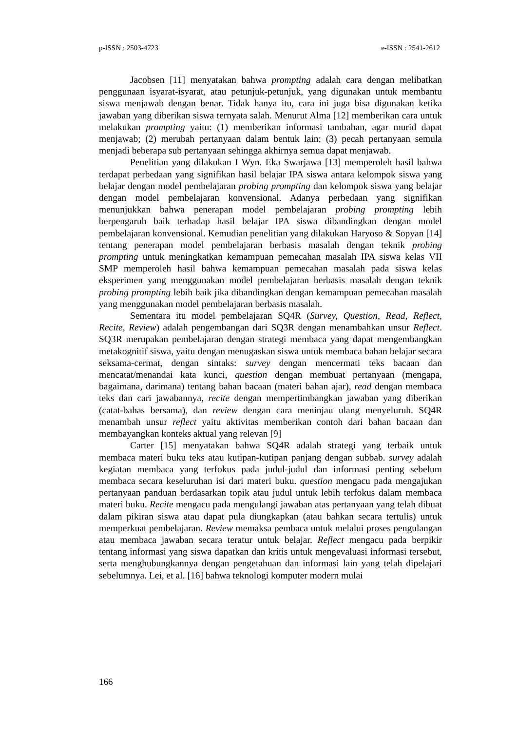p-ISSN : 2503-4723 e-ISSN : 2541-2612
Jacobsen [11] menyatakan bahwa prompting adalah cara dengan melibatkan penggunaan isyarat-isyarat, atau petunjuk-petunjuk, yang digunakan untuk membantu siswa menjawab dengan benar. Tidak hanya itu, cara ini juga bisa digunakan ketika jawaban yang diberikan siswa ternyata salah. Menurut Alma [12] memberikan cara untuk melakukan prompting yaitu: (1) memberikan informasi tambahan, agar murid dapat menjawab; (2) merubah pertanyaan dalam bentuk lain; (3) pecah pertanyaan semula menjadi beberapa sub pertanyaan sehingga akhirnya semua dapat menjawab.
Penelitian yang dilakukan I Wyn. Eka Swarjawa [13] memperoleh hasil bahwa terdapat perbedaan yang signifikan hasil belajar IPA siswa antara kelompok siswa yang belajar dengan model pembelajaran probing prompting dan kelompok siswa yang belajar dengan model pembelajaran konvensional. Adanya perbedaan yang signifikan menunjukkan bahwa penerapan model pembelajaran probing prompting lebih berpengaruh baik terhadap hasil belajar IPA siswa dibandingkan dengan model pembelajaran konvensional. Kemudian penelitian yang dilakukan Haryoso & Sopyan [14] tentang penerapan model pembelajaran berbasis masalah dengan teknik probing prompting untuk meningkatkan kemampuan pemecahan masalah IPA siswa kelas VII SMP memperoleh hasil bahwa kemampuan pemecahan masalah pada siswa kelas eksperimen yang menggunakan model pembelajaran berbasis masalah dengan teknik probing prompting lebih baik jika dibandingkan dengan kemampuan pemecahan masalah yang menggunakan model pembelajaran berbasis masalah.
Sementara itu model pembelajaran SQ4R (Survey, Question, Read, Reflect, Recite, Review) adalah pengembangan dari SQ3R dengan menambahkan unsur Reflect. SQ3R merupakan pembelajaran dengan strategi membaca yang dapat mengembangkan metakognitif siswa, yaitu dengan menugaskan siswa untuk membaca bahan belajar secara seksama-cermat, dengan sintaks: survey dengan mencermati teks bacaan dan mencatat/menandai kata kunci, question dengan membuat pertanyaan (mengapa, bagaimana, darimana) tentang bahan bacaan (materi bahan ajar), read dengan membaca teks dan cari jawabannya, recite dengan mempertimbangkan jawaban yang diberikan (catat-bahas bersama), dan review dengan cara meninjau ulang menyeluruh. SQ4R menambah unsur reflect yaitu aktivitas memberikan contoh dari bahan bacaan dan membayangkan konteks aktual yang relevan [9]
Carter [15] menyatakan bahwa SQ4R adalah strategi yang terbaik untuk membaca materi buku teks atau kutipan-kutipan panjang dengan subbab. survey adalah kegiatan membaca yang terfokus pada judul-judul dan informasi penting sebelum membaca secara keseluruhan isi dari materi buku. question mengacu pada mengajukan pertanyaan panduan berdasarkan topik atau judul untuk lebih terfokus dalam membaca materi buku. Recite mengacu pada mengulangi jawaban atas pertanyaan yang telah dibuat dalam pikiran siswa atau dapat pula diungkapkan (atau bahkan secara tertulis) untuk memperkuat pembelajaran. Review memaksa pembaca untuk melalui proses pengulangan atau membaca jawaban secara teratur untuk belajar. Reflect mengacu pada berpikir tentang informasi yang siswa dapatkan dan kritis untuk mengevaluasi informasi tersebut, serta menghubungkannya dengan pengetahuan dan informasi lain yang telah dipelajari sebelumnya. Lei, et al. [16] bahwa teknologi komputer modern mulai
166